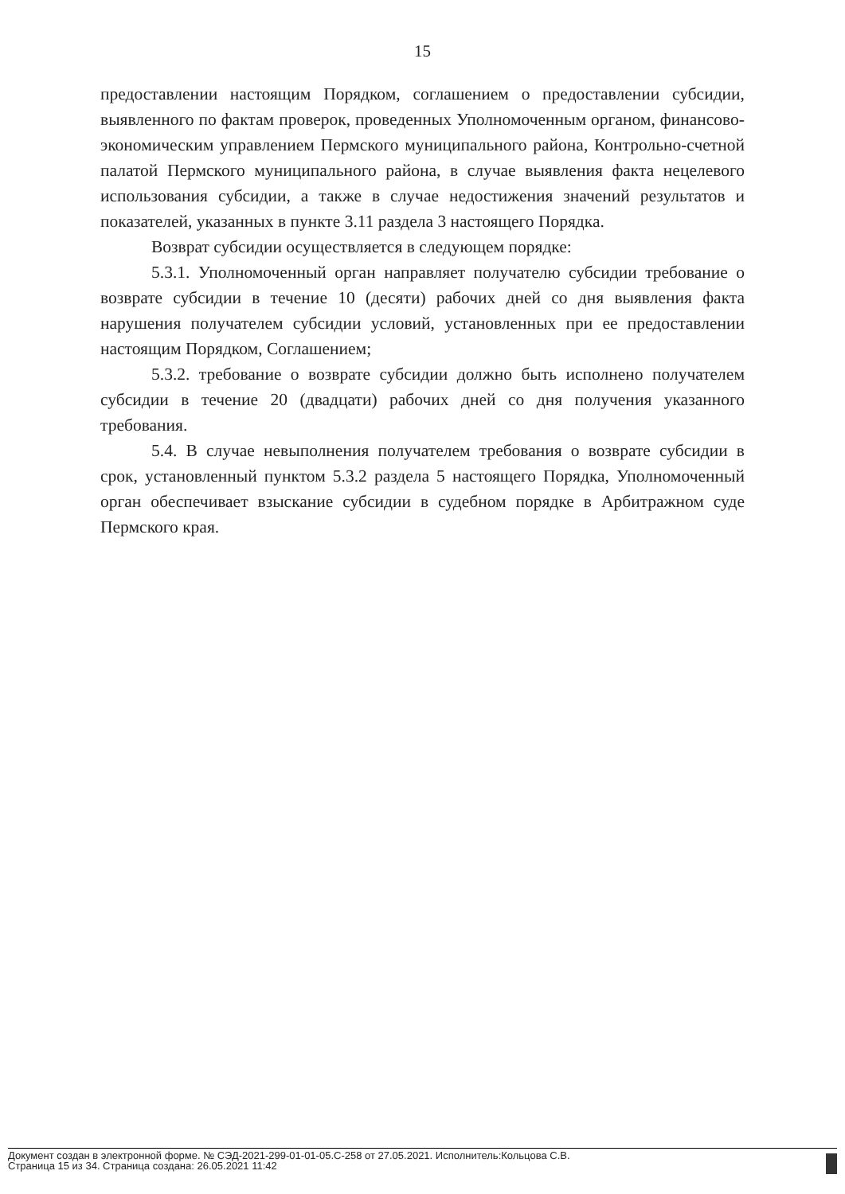15
предоставлении настоящим Порядком, соглашением о предоставлении субсидии, выявленного по фактам проверок, проведенных Уполномоченным органом, финансово-экономическим управлением Пермского муниципального района, Контрольно-счетной палатой Пермского муниципального района, в случае выявления факта нецелевого использования субсидии, а также в случае недостижения значений результатов и показателей, указанных в пункте 3.11 раздела 3 настоящего Порядка.
Возврат субсидии осуществляется в следующем порядке:
5.3.1. Уполномоченный орган направляет получателю субсидии требование о возврате субсидии в течение 10 (десяти) рабочих дней со дня выявления факта нарушения получателем субсидии условий, установленных при ее предоставлении настоящим Порядком, Соглашением;
5.3.2. требование о возврате субсидии должно быть исполнено получателем субсидии в течение 20 (двадцати) рабочих дней со дня получения указанного требования.
5.4. В случае невыполнения получателем требования о возврате субсидии в срок, установленный пунктом 5.3.2 раздела 5 настоящего Порядка, Уполномоченный орган обеспечивает взыскание субсидии в судебном порядке в Арбитражном суде Пермского края.
Документ создан в электронной форме. № СЭД-2021-299-01-01-05.С-258 от 27.05.2021. Исполнитель:Кольцова С.В.
Страница 15 из 34. Страница создана: 26.05.2021 11:42